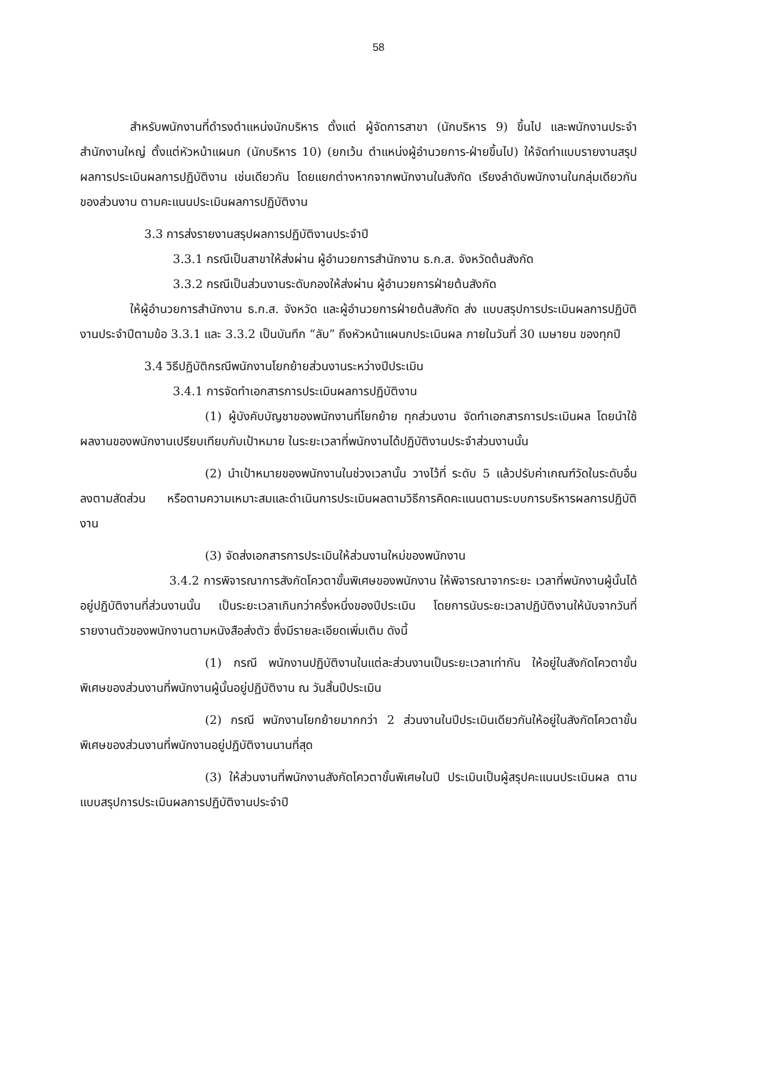58
สำหรับพนักงานที่ดำรงตำแหน่งนักบริหาร ตั้งแต่ ผู้จัดการสาขา (นักบริหาร 9) ขึ้นไป และพนักงานประจำสำนักงานใหญ่ ตั้งแต่หัวหน้าแผนก (นักบริหาร 10) (ยกเว้น ตำแหน่งผู้อำนวยการ-ฝ่ายขึ้นไป) ให้จัดทำแบบรายงานสรุปผลการประเมินผลการปฏิบัติงาน เช่นเดียวกัน โดยแยกต่างหากจากพนักงานในสังกัด เรียงลำดับพนักงานในกลุ่มเดียวกันของส่วนงาน ตามคะแนนประเมินผลการปฏิบัติงาน
3.3 การส่งรายงานสรุปผลการปฏิบัติงานประจำปี
3.3.1 กรณีเป็นสาขาให้ส่งผ่าน ผู้อำนวยการสำนักงาน ธ.ก.ส. จังหวัดต้นสังกัด
3.3.2 กรณีเป็นส่วนงานระดับกองให้ส่งผ่าน ผู้อำนวยการฝ่ายต้นสังกัด
ให้ผู้อำนวยการสำนักงาน ธ.ก.ส. จังหวัด และผู้อำนวยการฝ่ายต้นสังกัด ส่ง แบบสรุปการประเมินผลการปฏิบัติงานประจำปีตามข้อ 3.3.1 และ 3.3.2 เป็นบันทึก “ลับ” ถึงหัวหน้าแผนกประเมินผล ภายในวันที่ 30 เมษายน ของทุกปี
3.4 วิธีปฏิบัติกรณีพนักงานโยกย้ายส่วนงานระหว่างปีประเมิน
3.4.1 การจัดทำเอกสารการประเมินผลการปฏิบัติงาน
(1) ผู้บังคับบัญชาของพนักงานที่โยกย้าย ทุกส่วนงาน จัดทำเอกสารการประเมินผล โดยนำใช้ผลงานของพนักงานเปรียบเทียบกับเป้าหมาย ในระยะเวลาที่พนักงานได้ปฏิบัติงานประจำส่วนงานนั้น
(2) นำเป้าหมายของพนักงานในช่วงเวลานั้น วางไว้ที่ ระดับ 5 แล้วปรับค่าเกณฑ์วัดในระดับอื่นลงตามสัดส่วน หรือตามความเหมาะสมและดำเนินการประเมินผลตามวิธีการคิดคะแนนตามระบบการบริหารผลการปฏิบัติงาน
(3) จัดส่งเอกสารการประเมินให้ส่วนงานใหม่ของพนักงาน
3.4.2 การพิจารณาการสังกัดโควตาขั้นพิเศษของพนักงาน ให้พิจารณาจากระยะ เวลาที่พนักงานผู้นั้นได้อยู่ปฏิบัติงานที่ส่วนงานนั้น เป็นระยะเวลาเกินกว่าครึ่งหนึ่งของปีประเมิน โดยการนับระยะเวลาปฏิบัติงานให้นับจากวันที่รายงานตัวของพนักงานตามหนังสือส่งตัว ซึ่งมีรายละเอียดเพิ่มเติม ดังนี้
(1) กรณี พนักงานปฏิบัติงานในแต่ละส่วนงานเป็นระยะเวลาเท่ากัน ให้อยู่ในสังกัดโควตาขั้นพิเศษของส่วนงานที่พนักงานผู้นั้นอยู่ปฏิบัติงาน ณ วันสิ้นปีประเมิน
(2) กรณี พนักงานโยกย้ายมากกว่า 2 ส่วนงานในปีประเมินเดียวกันให้อยู่ในสังกัดโควตาขั้นพิเศษของส่วนงานที่พนักงานอยู่ปฏิบัติงานนานที่สุด
(3) ให้ส่วนงานที่พนักงานสังกัดโควตาขั้นพิเศษในปี ประเมินเป็นผู้สรุปคะแนนประเมินผล ตามแบบสรุปการประเมินผลการปฏิบัติงานประจำปี